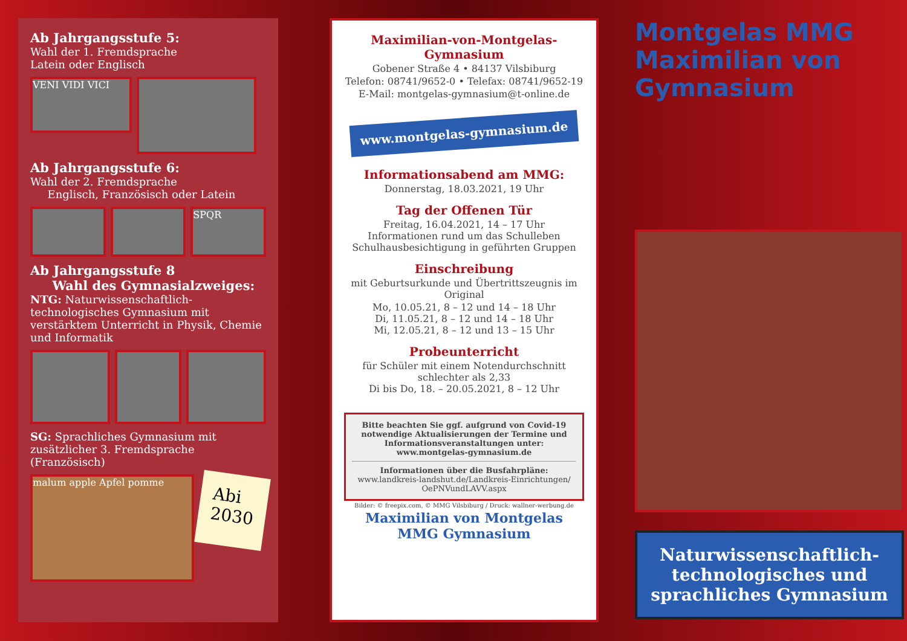Ab Jahrgangsstufe 5:
Wahl der 1. Fremdsprache
Latein oder Englisch
VENI VIDI VICI
Ab Jahrgangsstufe 6:
Wahl der 2. Fremdsprache
Englisch, Französisch oder Latein
SPQR
Ab Jahrgangsstufe 8
Wahl des Gymnasialzweiges:
NTG: Naturwissenschaftlich-technologisches Gymnasium mit verstärktem Unterricht in Physik, Chemie und Informatik
SG: Sprachliches Gymnasium mit zusätzlicher 3. Fremdsprache (Französisch)
malum apple Apfel pomme
Abi
2030
Maximilian-von-Montgelas-Gymnasium
Gobener Straße 4 • 84137 Vilsbiburg
Telefon: 08741/9652-0 • Telefax: 08741/9652-19
E-Mail: montgelas-gymnasium@t-online.de
www.montgelas-gymnasium.de
Informationsabend am MMG:
Donnerstag, 18.03.2021, 19 Uhr
Tag der Offenen Tür
Freitag, 16.04.2021, 14 – 17 Uhr
Informationen rund um das Schulleben
Schulhausbesichtigung in geführten Gruppen
Einschreibung
mit Geburtsurkunde und Übertrittszeugnis im Original
Mo, 10.05.21, 8 – 12 und 14 – 18 Uhr
Di, 11.05.21, 8 – 12 und 14 – 18 Uhr
Mi, 12.05.21, 8 – 12 und 13 – 15 Uhr
Probeunterricht
für Schüler mit einem Notendurchschnitt schlechter als 2,33
Di bis Do, 18. – 20.05.2021, 8 – 12 Uhr
Bitte beachten Sie ggf. aufgrund von Covid-19 notwendige Aktualisierungen der Termine und Informationsveranstaltungen unter: www.montgelas-gymnasium.de
Informationen über die Busfahrpläne:
www.landkreis-landshut.de/Landkreis-Einrichtungen/ OePNVundLAVV.aspx
Bilder: © freepix.com, © MMG Vilsbiburg / Druck: wallner-werbung.de
Maximilian von Montgelas MMG Gymnasium
Montgelas MMG
Maximilian von Gymnasium
Naturwissenschaftlich-technologisches und sprachliches Gymnasium